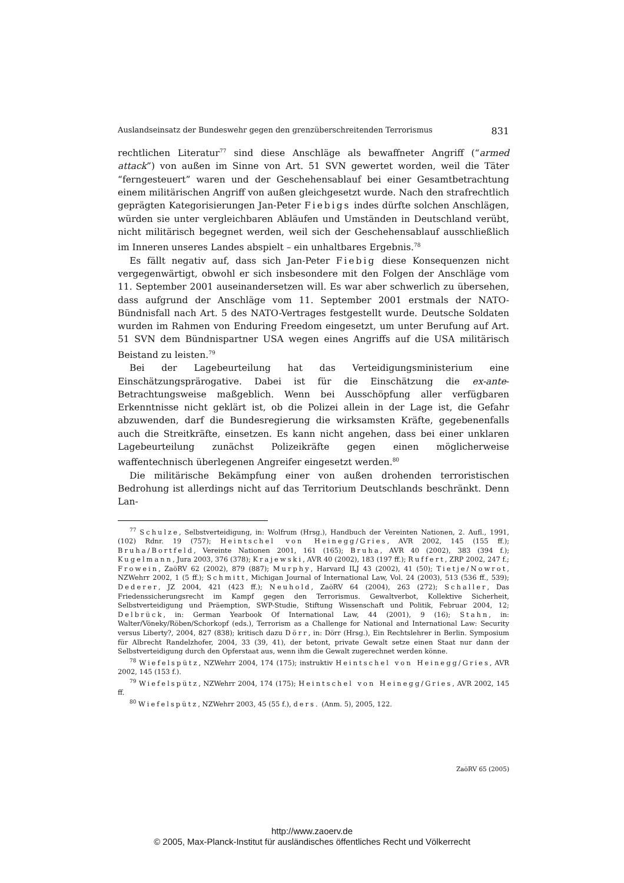Auslandseinsatz der Bundeswehr gegen den grenzüberschreitenden Terrorismus 831
rechtlichen Literatur<sup>77</sup> sind diese Anschläge als bewaffneter Angriff (“armed attack”) von außen im Sinne von Art. 51 SVN gewertet worden, weil die Täter “ferngesteuert” waren und der Geschehensablauf bei einer Gesamtbetrachtung einem militärischen Angriff von außen gleichgesetzt wurde. Nach den strafrechtlich geprägten Kategorisierungen Jan-Peter Fiebigs indes dürfte solchen Anschlägen, würden sie unter vergleichbaren Abläufen und Umständen in Deutschland verübt, nicht militärisch begegnet werden, weil sich der Geschehensablauf ausschließlich im Inneren unseres Landes abspielt – ein unhaltbares Ergebnis.<sup>78</sup>
Es fällt negativ auf, dass sich Jan-Peter Fiebig diese Konsequenzen nicht vergegenwärtigt, obwohl er sich insbesondere mit den Folgen der Anschläge vom 11. September 2001 auseinandersetzen will. Es war aber schwerlich zu übersehen, dass aufgrund der Anschläge vom 11. September 2001 erstmals der NATO-Bündnisfall nach Art. 5 des NATO-Vertrages festgestellt wurde. Deutsche Soldaten wurden im Rahmen von Enduring Freedom eingesetzt, um unter Berufung auf Art. 51 SVN dem Bündnispartner USA wegen eines Angriffs auf die USA militärisch Beistand zu leisten.<sup>79</sup>
Bei der Lagebeurteilung hat das Verteidigungsministerium eine Einschätzungsprärogative. Dabei ist für die Einschätzung die ex-ante-Betrachtungsweise maßgeblich. Wenn bei Ausschöpfung aller verfügbaren Erkenntnisse nicht geklärt ist, ob die Polizei allein in der Lage ist, die Gefahr abzuwenden, darf die Bundesregierung die wirksamsten Kräfte, gegebenenfalls auch die Streitkräfte, einsetzen. Es kann nicht angehen, dass bei einer unklaren Lagebeurteilung zunächst Polizeikräfte gegen einen möglicherweise waffentechnisch überlegenen Angreifer eingesetzt werden.<sup>80</sup>
Die militärische Bekämpfung einer von außen drohenden terroristischen Bedrohung ist allerdings nicht auf das Territorium Deutschlands beschränkt. Denn Lan-
<sup>77</sup> Schulze, Selbstverteidigung, in: Wolfrum (Hrsg.), Handbuch der Vereinten Nationen, 2. Aufl., 1991, (102) Rdnr. 19 (757); Heintschel von Heinegg/Gries, AVR 2002, 145 (155 ff.); Bruha/Bortfeld, Vereinte Nationen 2001, 161 (165); Bruha, AVR 40 (2002), 383 (394 f.); Kugelmann, Jura 2003, 376 (378); Krajewski, AVR 40 (2002), 183 (197 ff.); Ruffert, ZRP 2002, 247 f.; Frowein, ZaöRV 62 (2002), 879 (887); Murphy, Harvard ILJ 43 (2002), 41 (50); Tietje/Nowrot, NZWehrr 2002, 1 (5 ff.); Schmitt, Michigan Journal of International Law, Vol. 24 (2003), 513 (536 ff., 539); Dederer, JZ 2004, 421 (423 ff.); Neuhold, ZaöRV 64 (2004), 263 (272); Schaller, Das Friedenssicherungsrecht im Kampf gegen den Terrorismus. Gewaltverbot, Kollektive Sicherheit, Selbstverteidigung und Präemption, SWP-Studie, Stiftung Wissenschaft und Politik, Februar 2004, 12; Delbrück, in: German Yearbook Of International Law, 44 (2001), 9 (16); Stahn, in: Walter/Vöneky/Röben/Schorkopf (eds.), Terrorism as a Challenge for National and International Law: Security versus Liberty?, 2004, 827 (838); kritisch dazu Dörr, in: Dörr (Hrsg.), Ein Rechtslehrer in Berlin. Symposium für Albrecht Randelzhofer, 2004, 33 (39, 41), der betont, private Gewalt setze einen Staat nur dann der Selbstverteidigung durch den Opferstaat aus, wenn ihm die Gewalt zugerechnet werden könne.
<sup>78</sup> Wiefelspütz, NZWehrr 2004, 174 (175); instruktiv Heintschel von Heinegg/Gries, AVR 2002, 145 (153 f.).
<sup>79</sup> Wiefelspütz, NZWehrr 2004, 174 (175); Heintschel von Heinegg/Gries, AVR 2002, 145 ff.
<sup>80</sup> Wiefelspütz, NZWehrr 2003, 45 (55 f.), ders. (Anm. 5), 2005, 122.
ZaöRV 65 (2005)
http://www.zaoerv.de
© 2005, Max-Planck-Institut für ausländisches öffentliches Recht und Völkerrecht